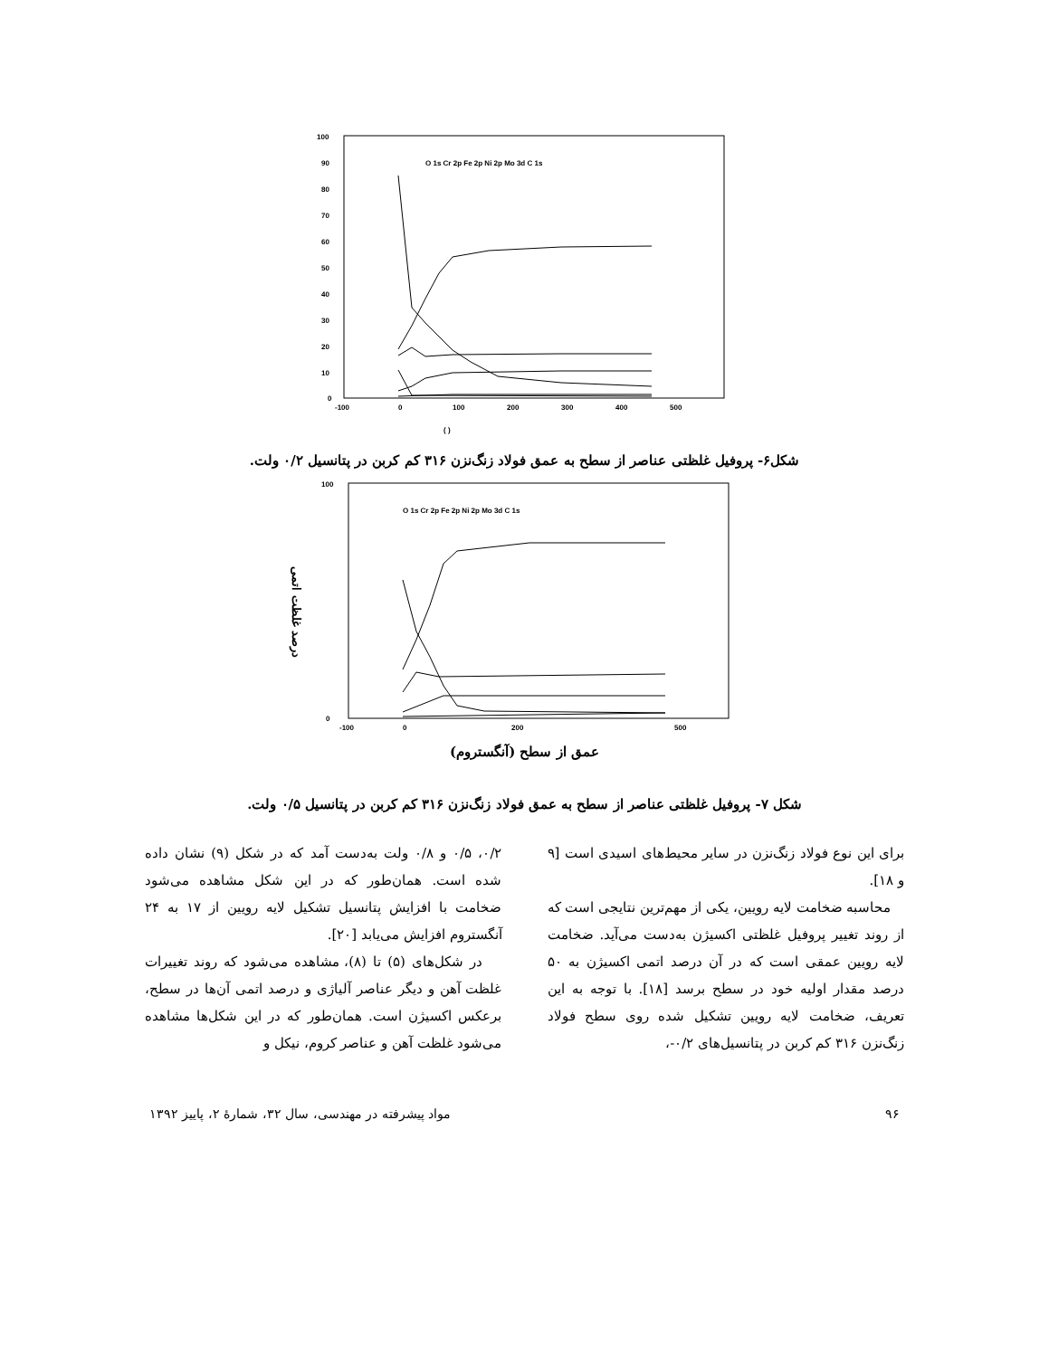100
90
80
70
60
50
40
30
20
10
0
-100
0
100
200
300
400
500
O 1s Cr 2p Fe 2p Ni 2p Mo 3d C 1s
( )
شکل۶- پروفیل غلظتی عناصر از سطح به عمق فولاد زنگ‌نزن ۳۱۶ کم کربن در پتانسیل ۰/۲ ولت.
درصد غلظت اتمی
100
0
-100
0
200
500
O 1s Cr 2p Fe 2p Ni 2p Mo 3d C 1s
عمق از سطح (آنگستروم)
شکل ۷- پروفیل غلظتی عناصر از سطح به عمق فولاد زنگ‌نزن ۳۱۶ کم کربن در پتانسیل ۰/۵ ولت.
برای این نوع فولاد زنگ‌نزن در سایر محیط‌های اسیدی است [۹ و ۱۸].
محاسبه ضخامت لایه رویین، یکی از مهم‌ترین نتایجی است که از روند تغییر پروفیل غلظتی اکسیژن به‌دست می‌آید. ضخامت لایه رویین عمقی است که در آن درصد اتمی اکسیژن به ۵۰ درصد مقدار اولیه خود در سطح برسد [۱۸]. با توجه به این تعریف، ضخامت لایه رویین تشکیل شده روی سطح فولاد زنگ‌نزن ۳۱۶ کم کربن در پتانسیل‌های ۰/۲-،
۰/۲، ۰/۵ و ۰/۸ ولت به‌دست آمد که در شکل (۹) نشان داده شده است. همان‌طور که در این شکل مشاهده می‌شود ضخامت با افزایش پتانسیل تشکیل لایه رویین از ۱۷ به ۲۴ آنگستروم افزایش می‌یابد [۲۰].
در شکل‌های (۵) تا (۸)، مشاهده می‌شود که روند تغییرات غلظت آهن و دیگر عناصر آلیاژی و درصد اتمی آن‌ها در سطح، برعکس اکسیژن است. همان‌طور که در این شکل‌ها مشاهده می‌شود غلظت آهن و عناصر کروم، نیکل و
مواد پیشرفته در مهندسی، سال ۳۲، شمارهٔ ۲، پاییز ۱۳۹۲ ۹۶